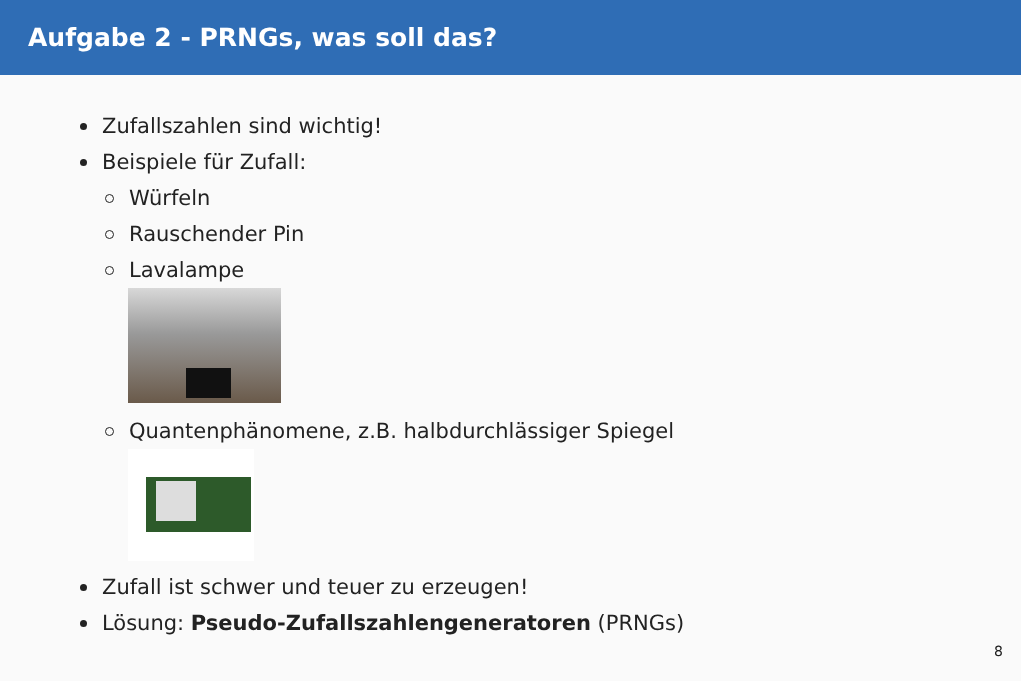Aufgabe 2 - PRNGs, was soll das?
Zufallszahlen sind wichtig!
Beispiele für Zufall:
Würfeln
Rauschender Pin
Lavalampe
Quantenphänomene, z.B. halbdurchlässiger Spiegel
Zufall ist schwer und teuer zu erzeugen!
Lösung: Pseudo-Zufallszahlengeneratoren (PRNGs)
8